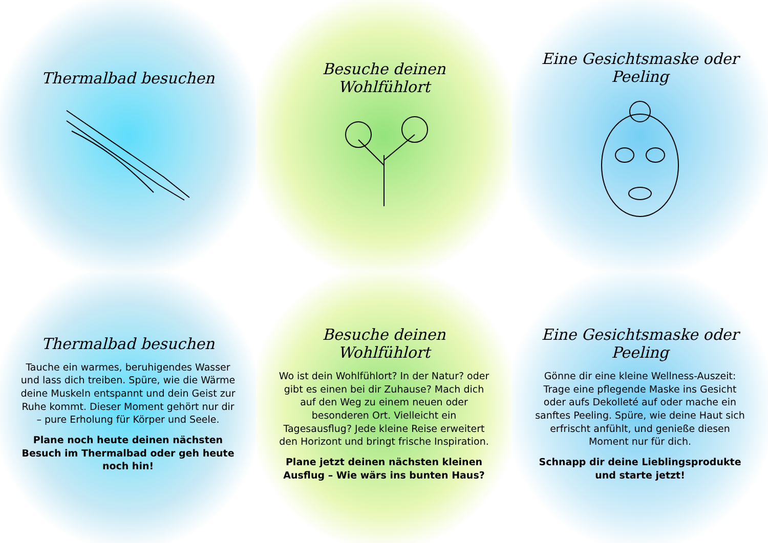Thermalbad besuchen
Besuche deinen Wohlfühlort
Eine Gesichtsmaske oder Peeling
Thermalbad besuchen
Tauche ein warmes, beruhigendes Wasser und lass dich treiben. Spüre, wie die Wärme deine Muskeln entspannt und dein Geist zur Ruhe kommt. Dieser Moment gehört nur dir – pure Erholung für Körper und Seele.
Plane noch heute deinen nächsten Besuch im Thermalbad oder geh heute noch hin!
Besuche deinen Wohlfühlort
Wo ist dein Wohlfühlort? In der Natur? oder gibt es einen bei dir Zuhause? Mach dich auf den Weg zu einem neuen oder besonderen Ort. Vielleicht ein Tagesausflug? Jede kleine Reise erweitert den Horizont und bringt frische Inspiration.
Plane jetzt deinen nächsten kleinen Ausflug – Wie wärs ins bunten Haus?
Eine Gesichtsmaske oder Peeling
Gönne dir eine kleine Wellness-Auszeit: Trage eine pflegende Maske ins Gesicht oder aufs Dekolleté auf oder mache ein sanftes Peeling. Spüre, wie deine Haut sich erfrischt anfühlt, und genieße diesen Moment nur für dich.
Schnapp dir deine Lieblingsprodukte und starte jetzt!